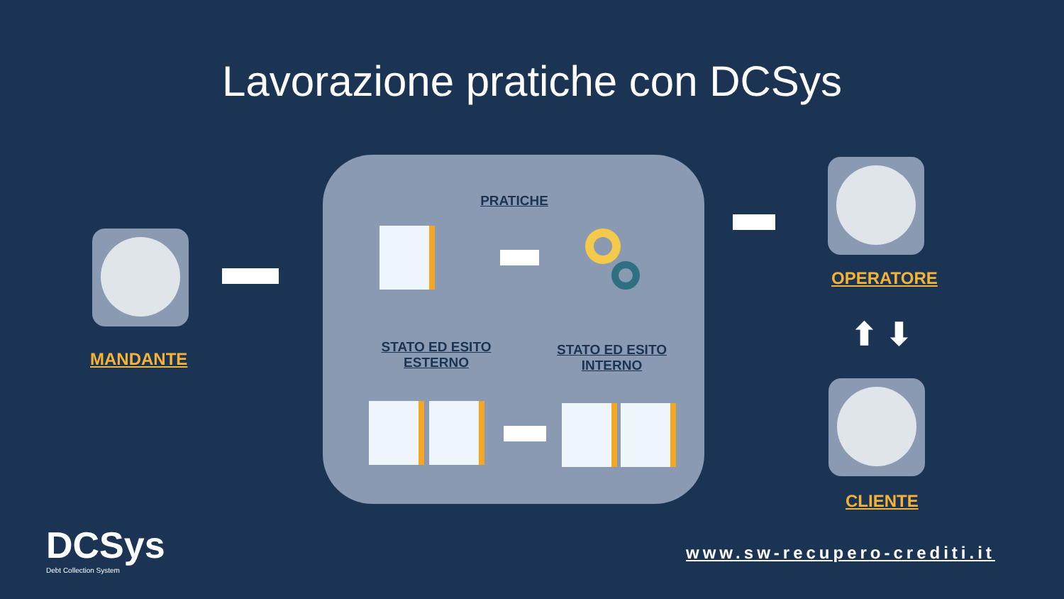Lavorazione pratiche con DCSys
PRATICHE
STATO ED ESITO
ESTERNO
STATO ED ESITO
INTERNO
MANDANTE
OPERATORE
⬆ ⬇
CLIENTE
DCSys
Debt Collection System
www.sw-recupero-crediti.it